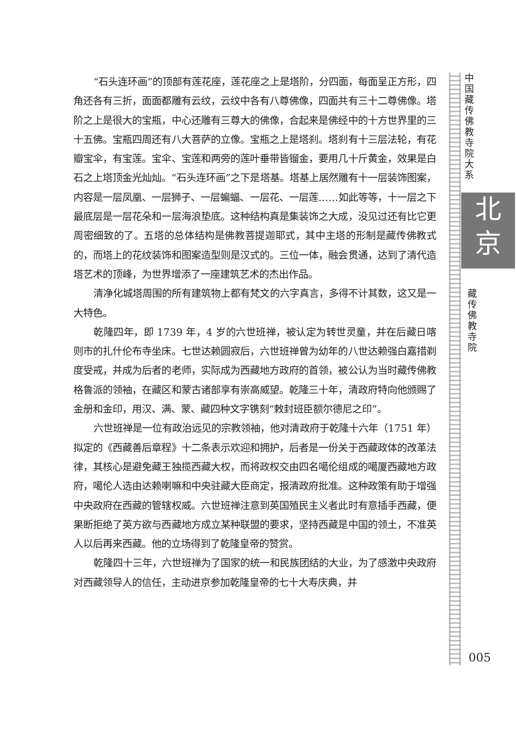“石头连环画”的顶部有莲花座，莲花座之上是塔阶，分四面，每面呈正方形，四角还各有三折，面面都雕有云纹，云纹中各有八尊佛像，四面共有三十二尊佛像。塔阶之上是很大的宝瓶，中心还雕有三尊大的佛像，合起来是佛经中的十方世界里的三十五佛。宝瓶四周还有八大菩萨的立像。宝瓶之上是塔刹。塔刹有十三层法轮，有花瓣宝伞，有宝莲。宝伞、宝莲和两旁的莲叶垂带皆镏金，要用几十斤黄金，效果是白石之上塔顶金光灿灿。“石头连环画”之下是塔基。塔基上居然雕有十一层装饰图案，内容是一层凤凰、一层狮子、一层蝙蝠、一层花、一层莲……如此等等，十一层之下最底层是一层花朵和一层海浪垫底。这种结构真是集装饰之大成，没见过还有比它更周密细致的了。五塔的总体结构是佛教菩提迦耶式，其中主塔的形制是藏传佛教式的，而塔上的花纹装饰和图案造型则是汉式的。三位一体，融会贯通，达到了清代造塔艺术的顶峰，为世界增添了一座建筑艺术的杰出作品。
清净化城塔周围的所有建筑物上都有梵文的六字真言，多得不计其数，这又是一大特色。
乾隆四年，即 1739 年，4 岁的六世班禅，被认定为转世灵童，并在后藏日喀则市的扎什伦布寺坐床。七世达赖圆寂后，六世班禅曾为幼年的八世达赖强白嘉措剃度受戒，并成为后者的老师，实际成为西藏地方政府的首领，被公认为当时藏传佛教格鲁派的领袖，在藏区和蒙古诸部享有崇高威望。乾隆三十年，清政府特向他颁赐了金册和金印，用汉、满、蒙、藏四种文字镌刻“敕封班臣额尔德尼之印”。
六世班禅是一位有政治远见的宗教领袖，他对清政府于乾隆十六年（1751 年）拟定的《西藏善后章程》十二条表示欢迎和拥护，后者是一份关于西藏政体的改革法律，其核心是避免藏王独揽西藏大权，而将政权交由四名噶伦组成的噶厦西藏地方政府，噶伦人选由达赖喇嘛和中央驻藏大臣商定，报清政府批准。这种政策有助于增强中央政府在西藏的管辖权威。六世班禅注意到英国殖民主义者此时有意插手西藏，便果断拒绝了英方欲与西藏地方成立某种联盟的要求，坚持西藏是中国的领土，不准英人以后再来西藏。他的立场得到了乾隆皇帝的赞赏。
乾隆四十三年，六世班禅为了国家的统一和民族团结的大业，为了感激中央政府对西藏领导人的信任，主动进京参加乾隆皇帝的七十大寿庆典，并
中国藏传佛教寺院大系
北
京
藏传佛教寺院
005